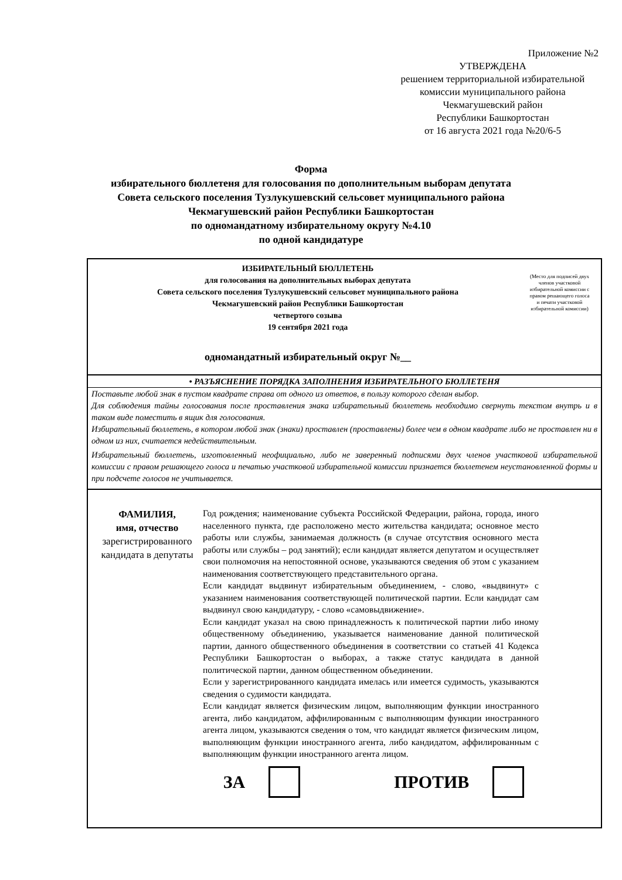Приложение №2
УТВЕРЖДЕНА
решением территориальной избирательной
комиссии муниципального района
Чекмагушевский район
Республики Башкортостан
от 16 августа 2021 года №20/6-5
Форма
избирательного бюллетеня для голосования по дополнительным выборам депутата
Совета сельского поселения Тузлукушевский сельсовет муниципального района
Чекмагушевский район Республики Башкортостан
по одномандатному избирательному округу №4.10
по одной кандидатуре
ИЗБИРАТЕЛЬНЫЙ БЮЛЛЕТЕНЬ
для голосования на дополнительных выборах депутата
Совета сельского поселения Тузлукушевский сельсовет муниципального района
Чекмагушевский район Республики Башкортостан
четвертого созыва
19 сентября 2021 года
одномандатный избирательный округ №__
(Место для подписей двух членов участковой избирательной комиссии с правом решающего голоса
и печати участковой избирательной комиссии)
• РАЗЪЯСНЕНИЕ ПОРЯДКА ЗАПОЛНЕНИЯ ИЗБИРАТЕЛЬНОГО БЮЛЛЕТЕНЯ
Поставьте любой знак в пустом квадрате справа от одного из ответов, в пользу которого сделан выбор.
Для соблюдения тайны голосования после проставления знака избирательный бюллетень необходимо свернуть текстом внутрь и в таком виде поместить в ящик для голосования.
Избирательный бюллетень, в котором любой знак (знаки) проставлен (проставлены) более чем в одном квадрате либо не проставлен ни в одном из них, считается недействительным.
Избирательный бюллетень, изготовленный неофициально, либо не заверенный подписями двух членов участковой избирательной комиссии с правом решающего голоса и печатью участковой избирательной комиссии признается бюллетенем неустановленной формы и при подсчете голосов не учитывается.
ФАМИЛИЯ,
имя, отчество
зарегистрированного кандидата в депутаты
Год рождения; наименование субъекта Российской Федерации, района, города, иного населенного пункта, где расположено место жительства кандидата; основное место работы или службы, занимаемая должность (в случае отсутствия основного места работы или службы – род занятий); если кандидат является депутатом и осуществляет свои полномочия на непостоянной основе, указываются сведения об этом с указанием наименования соответствующего представительного органа.
Если кандидат выдвинут избирательным объединением, - слово, «выдвинут» с указанием наименования соответствующей политической партии. Если кандидат сам выдвинул свою кандидатуру, - слово «самовыдвижение».
Если кандидат указал на свою принадлежность к политической партии либо иному общественному объединению, указывается наименование данной политической партии, данного общественного объединения в соответствии со статьей 41 Кодекса Республики Башкортостан о выборах, а также статус кандидата в данной политической партии, данном общественном объединении.
Если у зарегистрированного кандидата имелась или имеется судимость, указываются сведения о судимости кандидата.
Если кандидат является физическим лицом, выполняющим функции иностранного агента, либо кандидатом, аффилированным с выполняющим функции иностранного агента лицом, указываются сведения о том, что кандидат является физическим лицом, выполняющим функции иностранного агента, либо кандидатом, аффилированным с выполняющим функции иностранного агента лицом.
ЗА ПРОТИВ